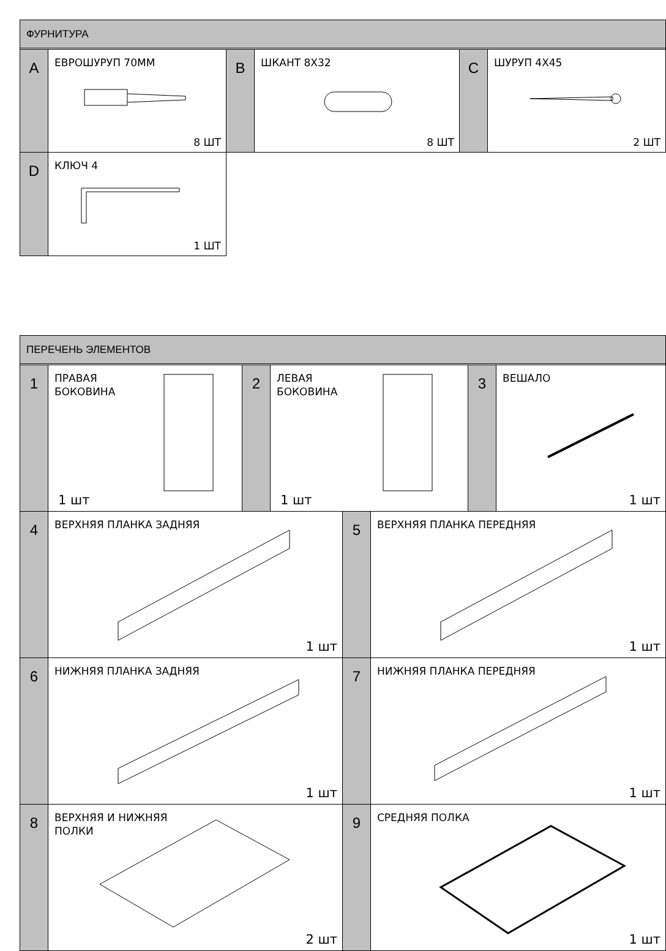ФУРНИТУРА
A ЕВРОШУРУП 70ММ
8 ШТ
B ШКАНТ 8Х32
8 ШТ
C ШУРУП 4Х45
2 ШТ
D КЛЮЧ 4
1 ШТ
ПЕРЕЧЕНЬ ЭЛЕМЕНТОВ
1
ПРАВАЯ
БОКОВИНА
1 шт
2
ЛЕВАЯ
БОКОВИНА
1 шт
3 ВЕШАЛО
1 шт
4 ВЕРХНЯЯ ПЛАНКА ЗАДНЯЯ
1 шт
5 ВЕРХНЯЯ ПЛАНКА ПЕРЕДНЯЯ
1 шт
6 НИЖНЯЯ ПЛАНКА ЗАДНЯЯ
1 шт
7 НИЖНЯЯ ПЛАНКА ПЕРЕДНЯЯ
1 шт
8
ВЕРХНЯЯ И НИЖНЯЯ
ПОЛКИ
2 шт
9 СРЕДНЯЯ ПОЛКА
1 шт